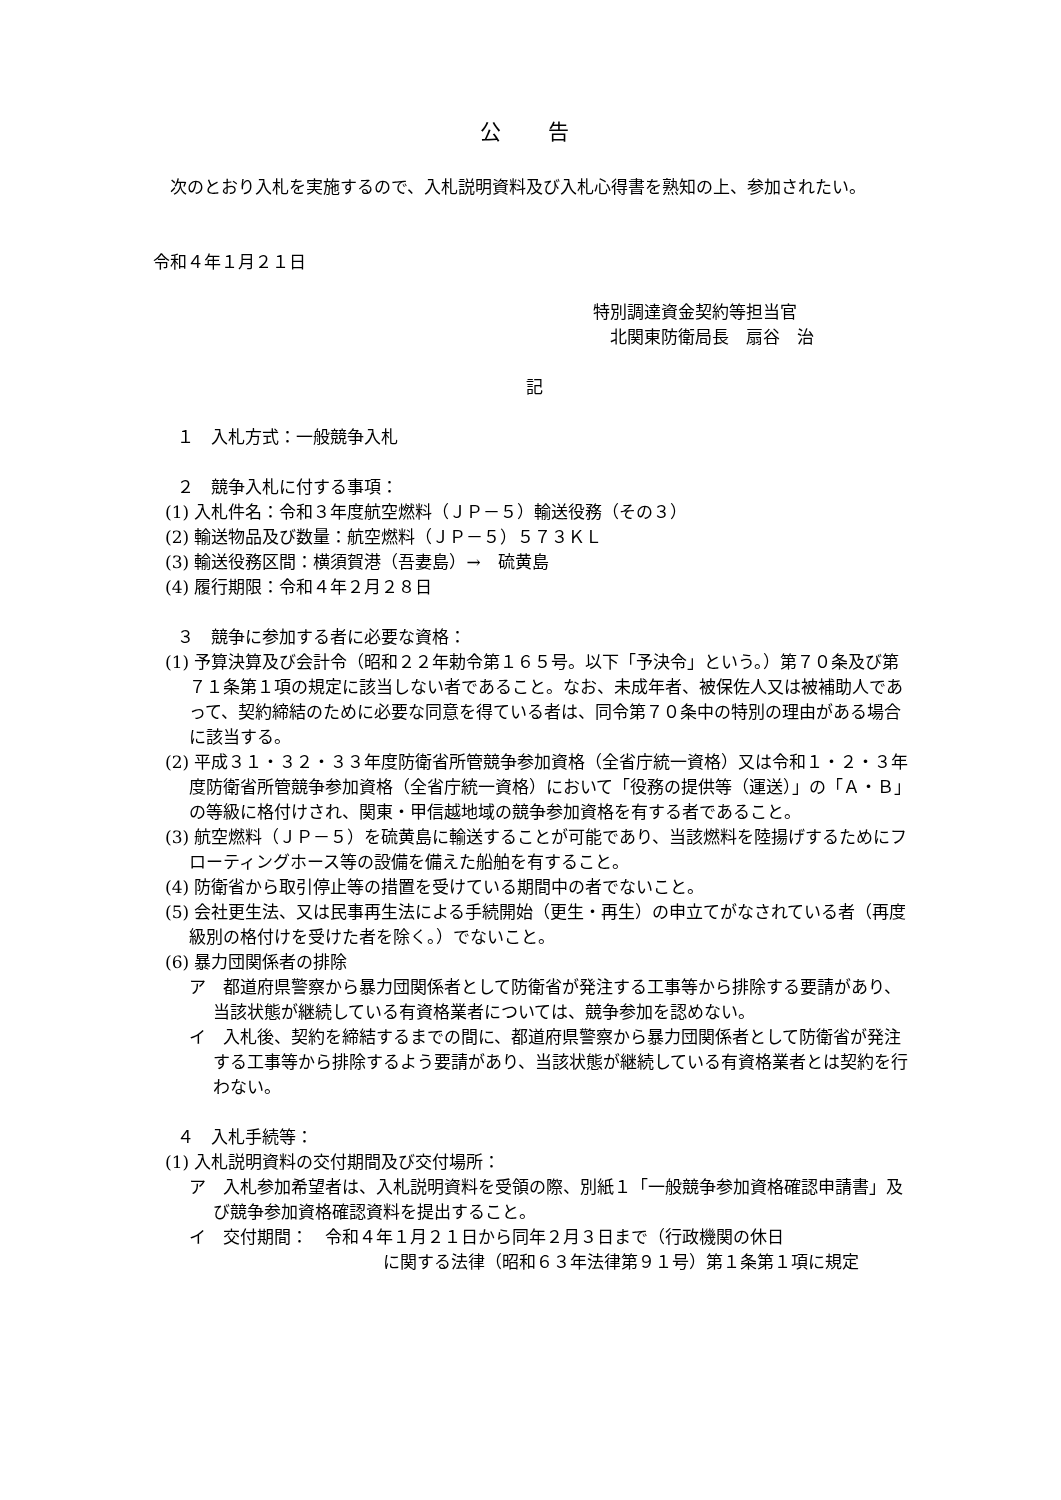公 告
　次のとおり入札を実施するので、入札説明資料及び入札心得書を熟知の上、参加されたい。
令和４年１月２１日
特別調達資金契約等担当官
　北関東防衛局長　扇谷　治
記
１　入札方式：一般競争入札
２　競争入札に付する事項：
(1) 入札件名：令和３年度航空燃料（ＪＰ－５）輸送役務（その３）
(2) 輸送物品及び数量：航空燃料（ＪＰ－５）５７３ＫＬ
(3) 輸送役務区間：横須賀港（吾妻島）→　硫黄島
(4) 履行期限：令和４年２月２８日
３　競争に参加する者に必要な資格：
(1) 予算決算及び会計令（昭和２２年勅令第１６５号。以下「予決令」という。）第７０条及び第７１条第１項の規定に該当しない者であること。なお、未成年者、被保佐人又は被補助人であって、契約締結のために必要な同意を得ている者は、同令第７０条中の特別の理由がある場合に該当する。
(2) 平成３１・３２・３３年度防衛省所管競争参加資格（全省庁統一資格）又は令和１・２・３年度防衛省所管競争参加資格（全省庁統一資格）において「役務の提供等（運送）」の「Ａ・Ｂ」の等級に格付けされ、関東・甲信越地域の競争参加資格を有する者であること。
(3) 航空燃料（ＪＰ－５）を硫黄島に輸送することが可能であり、当該燃料を陸揚げするためにフローティングホース等の設備を備えた船舶を有すること。
(4) 防衛省から取引停止等の措置を受けている期間中の者でないこと。
(5) 会社更生法、又は民事再生法による手続開始（更生・再生）の申立てがなされている者（再度級別の格付けを受けた者を除く。）でないこと。
(6) 暴力団関係者の排除
ア　都道府県警察から暴力団関係者として防衛省が発注する工事等から排除する要請があり、当該状態が継続している有資格業者については、競争参加を認めない。
イ　入札後、契約を締結するまでの間に、都道府県警察から暴力団関係者として防衛省が発注する工事等から排除するよう要請があり、当該状態が継続している有資格業者とは契約を行わない。
４　入札手続等：
(1) 入札説明資料の交付期間及び交付場所：
ア　入札参加希望者は、入札説明資料を受領の際、別紙１「一般競争参加資格確認申請書」及び競争参加資格確認資料を提出すること。
イ　交付期間：　令和４年１月２１日から同年２月３日まで（行政機関の休日
に関する法律（昭和６３年法律第９１号）第１条第１項に規定